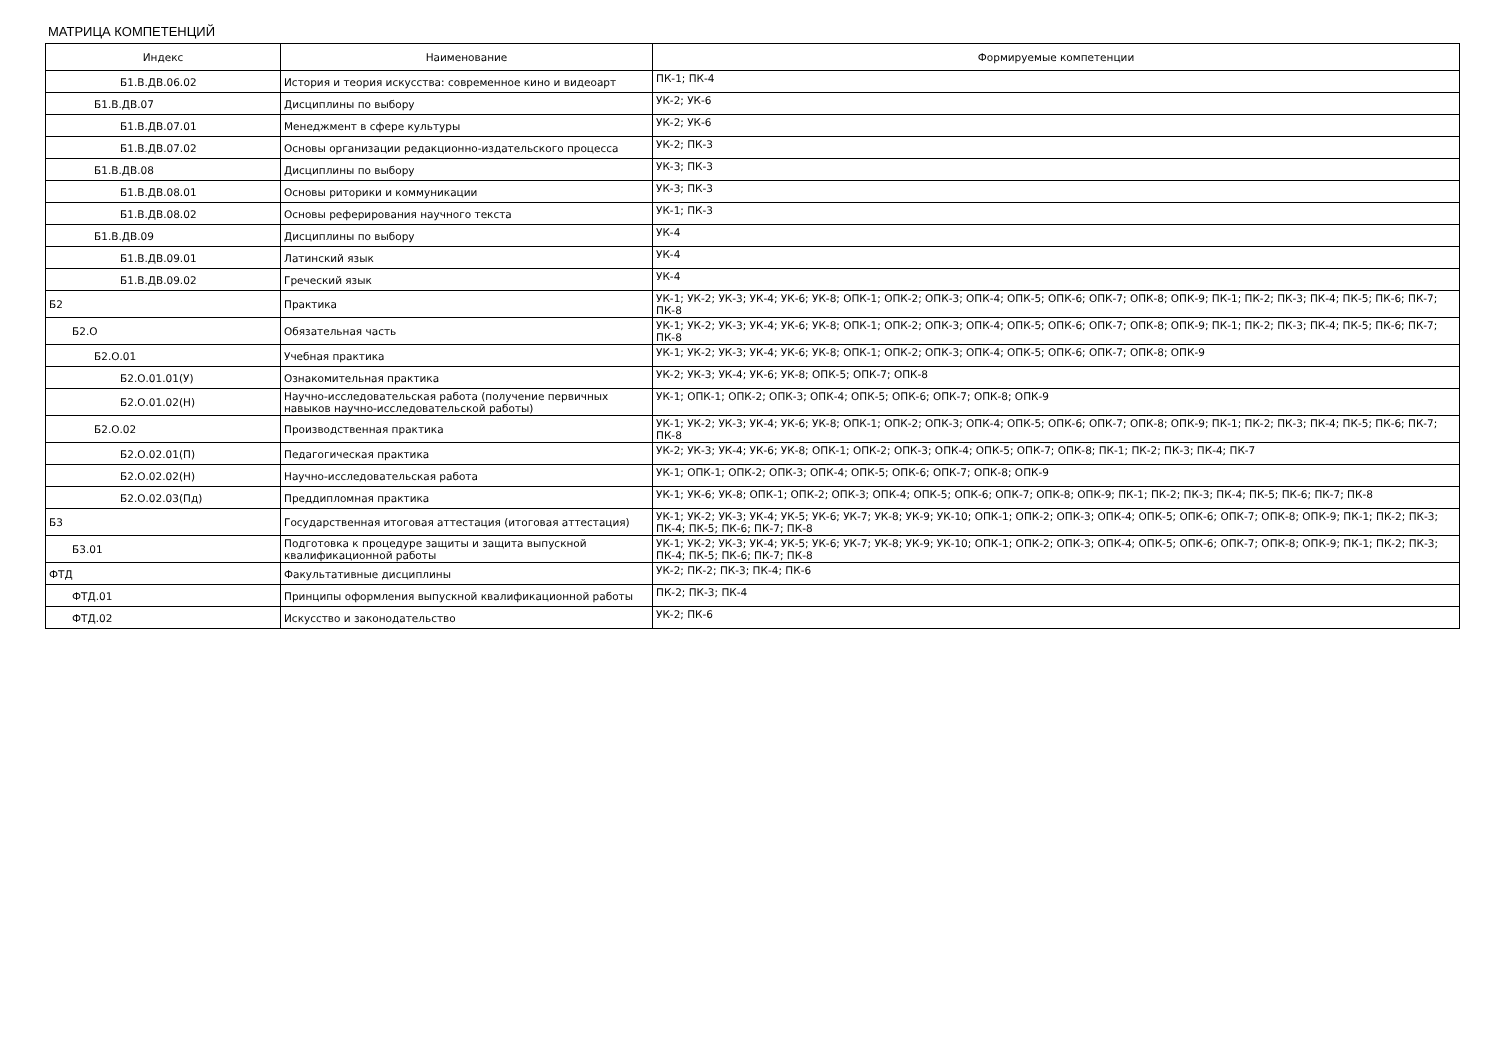МАТРИЦА КОМПЕТЕНЦИЙ
| Индекс | Наименование | Формируемые компетенции |
| --- | --- | --- |
| Б1.В.ДВ.06.02 | История и теория искусства: современное кино и видеоарт | ПК-1; ПК-4 |
| Б1.В.ДВ.07 | Дисциплины по выбору | УК-2; УК-6 |
| Б1.В.ДВ.07.01 | Менеджмент в сфере культуры | УК-2; УК-6 |
| Б1.В.ДВ.07.02 | Основы организации редакционно-издательского процесса | УК-2; ПК-3 |
| Б1.В.ДВ.08 | Дисциплины по выбору | УК-3; ПК-3 |
| Б1.В.ДВ.08.01 | Основы риторики и коммуникации | УК-3; ПК-3 |
| Б1.В.ДВ.08.02 | Основы реферирования научного текста | УК-1; ПК-3 |
| Б1.В.ДВ.09 | Дисциплины по выбору | УК-4 |
| Б1.В.ДВ.09.01 | Латинский язык | УК-4 |
| Б1.В.ДВ.09.02 | Греческий язык | УК-4 |
| Б2 | Практика | УК-1; УК-2; УК-3; УК-4; УК-6; УК-8; ОПК-1; ОПК-2; ОПК-3; ОПК-4; ОПК-5; ОПК-6; ОПК-7; ОПК-8; ОПК-9; ПК-1; ПК-2; ПК-3; ПК-4; ПК-5; ПК-6; ПК-7; ПК-8 |
| Б2.О | Обязательная часть | УК-1; УК-2; УК-3; УК-4; УК-6; УК-8; ОПК-1; ОПК-2; ОПК-3; ОПК-4; ОПК-5; ОПК-6; ОПК-7; ОПК-8; ОПК-9; ПК-1; ПК-2; ПК-3; ПК-4; ПК-5; ПК-6; ПК-7; ПК-8 |
| Б2.О.01 | Учебная практика | УК-1; УК-2; УК-3; УК-4; УК-6; УК-8; ОПК-1; ОПК-2; ОПК-3; ОПК-4; ОПК-5; ОПК-6; ОПК-7; ОПК-8; ОПК-9 |
| Б2.О.01.01(У) | Ознакомительная практика | УК-2; УК-3; УК-4; УК-6; УК-8; ОПК-5; ОПК-7; ОПК-8 |
| Б2.О.01.02(Н) | Научно-исследовательская работа (получение первичных навыков научно-исследовательской работы) | УК-1; ОПК-1; ОПК-2; ОПК-3; ОПК-4; ОПК-5; ОПК-6; ОПК-7; ОПК-8; ОПК-9 |
| Б2.О.02 | Производственная практика | УК-1; УК-2; УК-3; УК-4; УК-6; УК-8; ОПК-1; ОПК-2; ОПК-3; ОПК-4; ОПК-5; ОПК-6; ОПК-7; ОПК-8; ОПК-9; ПК-1; ПК-2; ПК-3; ПК-4; ПК-5; ПК-6; ПК-7; ПК-8 |
| Б2.О.02.01(П) | Педагогическая практика | УК-2; УК-3; УК-4; УК-6; УК-8; ОПК-1; ОПК-2; ОПК-3; ОПК-4; ОПК-5; ОПК-7; ОПК-8; ПК-1; ПК-2; ПК-3; ПК-4; ПК-7 |
| Б2.О.02.02(Н) | Научно-исследовательская работа | УК-1; ОПК-1; ОПК-2; ОПК-3; ОПК-4; ОПК-5; ОПК-6; ОПК-7; ОПК-8; ОПК-9 |
| Б2.О.02.03(Пд) | Преддипломная практика | УК-1; УК-6; УК-8; ОПК-1; ОПК-2; ОПК-3; ОПК-4; ОПК-5; ОПК-6; ОПК-7; ОПК-8; ОПК-9; ПК-1; ПК-2; ПК-3; ПК-4; ПК-5; ПК-6; ПК-7; ПК-8 |
| Б3 | Государственная итоговая аттестация (итоговая аттестация) | УК-1; УК-2; УК-3; УК-4; УК-5; УК-6; УК-7; УК-8; УК-9; УК-10; ОПК-1; ОПК-2; ОПК-3; ОПК-4; ОПК-5; ОПК-6; ОПК-7; ОПК-8; ОПК-9; ПК-1; ПК-2; ПК-3; ПК-4; ПК-5; ПК-6; ПК-7; ПК-8 |
| Б3.01 | Подготовка к процедуре защиты и защита выпускной квалификационной работы | УК-1; УК-2; УК-3; УК-4; УК-5; УК-6; УК-7; УК-8; УК-9; УК-10; ОПК-1; ОПК-2; ОПК-3; ОПК-4; ОПК-5; ОПК-6; ОПК-7; ОПК-8; ОПК-9; ПК-1; ПК-2; ПК-3; ПК-4; ПК-5; ПК-6; ПК-7; ПК-8 |
| ФТД | Факультативные дисциплины | УК-2; ПК-2; ПК-3; ПК-4; ПК-6 |
| ФТД.01 | Принципы оформления выпускной квалификационной работы | ПК-2; ПК-3; ПК-4 |
| ФТД.02 | Искусство и законодательство | УК-2; ПК-6 |